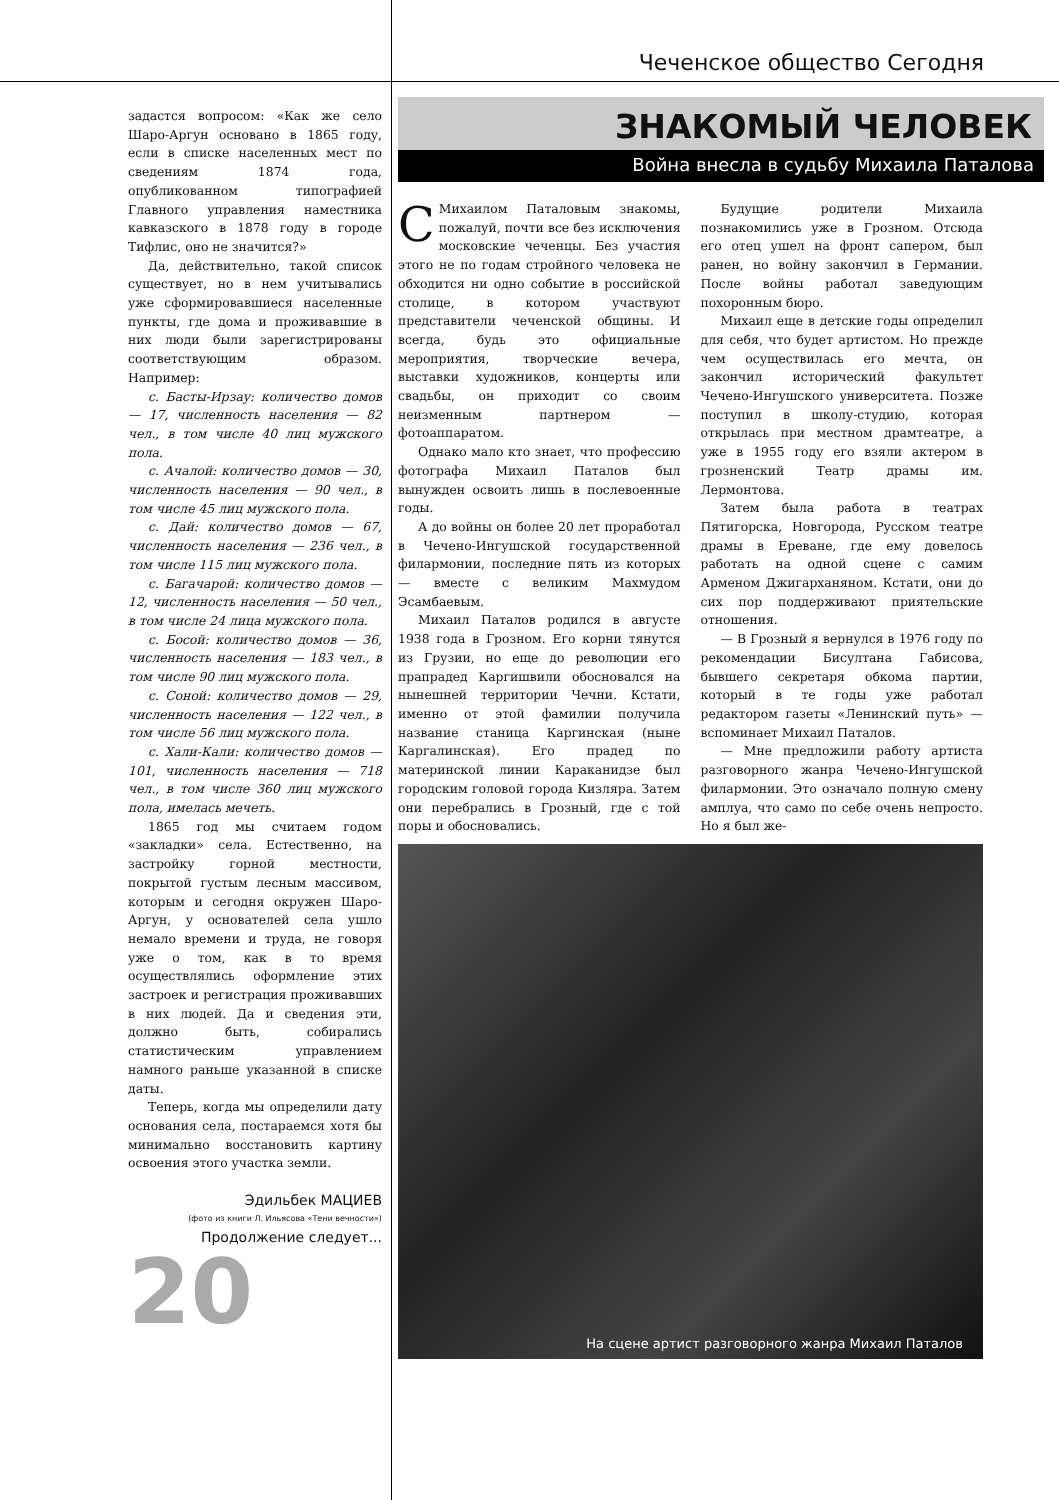Чеченское общество Сегодня
задастся вопросом: «Как же село Шаро-Аргун основано в 1865 году, если в списке населенных мест по сведениям 1874 года, опубликованном типографией Главного управления наместника кавказского в 1878 году в городе Тифлис, оно не значится?»
Да, действительно, такой список существует, но в нем учитывались уже сформировавшиеся населенные пункты, где дома и проживавшие в них люди были зарегистрированы соответствующим образом. Например:
с. Басты-Ирзау: количество домов — 17, численность населения — 82 чел., в том числе 40 лиц мужского пола.
с. Ачалой: количество домов — 30, численность населения — 90 чел., в том числе 45 лиц мужского пола.
с. Дай: количество домов — 67, численность населения — 236 чел., в том числе 115 лиц мужского пола.
с. Багачарой: количество домов — 12, численность населения — 50 чел., в том числе 24 лица мужского пола.
с. Босой: количество домов — 36, численность населения — 183 чел., в том числе 90 лиц мужского пола.
с. Соной: количество домов — 29, численность населения — 122 чел., в том числе 56 лиц мужского пола.
с. Хали-Кали: количество домов — 101, численность населения — 718 чел., в том числе 360 лиц мужского пола, имелась мечеть.
1865 год мы считаем годом «закладки» села. Естественно, на застройку горной местности, покрытой густым лесным массивом, которым и сегодня окружен Шаро-Аргун, у основателей села ушло немало времени и труда, не говоря уже о том, как в то время осуществлялись оформление этих застроек и регистрация проживавших в них людей. Да и сведения эти, должно быть, собирались статистическим управлением намного раньше указанной в списке даты.
Теперь, когда мы определили дату основания села, постараемся хотя бы минимально восстановить картину освоения этого участка земли.
Эдильбек МАЦИЕВ
(фото из книги Л. Ильясова «Тени вечности»)
Продолжение следует...
20
ЗНАКОМЫЙ ЧЕЛОВЕК
Война внесла в судьбу Михаила Паталова
СМихаилом Паталовым знакомы, пожалуй, почти все без исключения московские чеченцы. Без участия этого не по годам стройного человека не обходится ни одно событие в российской столице, в котором участвуют представители чеченской общины. И всегда, будь это официальные мероприятия, творческие вечера, выставки художников, концерты или свадьбы, он приходит со своим неизменным партнером — фотоаппаратом.
Однако мало кто знает, что профессию фотографа Михаил Паталов был вынужден освоить лишь в послевоенные годы.
А до войны он более 20 лет проработал в Чечено-Ингушской государственной филармонии, последние пять из которых — вместе с великим Махмудом Эсамбаевым.
Михаил Паталов родился в августе 1938 года в Грозном. Его корни тянутся из Грузии, но еще до революции его прапрадед Каргишвили обосновался на нынешней территории Чечни. Кстати, именно от этой фамилии получила название станица Каргинская (ныне Каргалинская). Его прадед по материнской линии Караканидзе был городским головой города Кизляра. Затем они перебрались в Грозный, где с той поры и обосновались.
Будущие родители Михаила познакомились уже в Грозном. Отсюда его отец ушел на фронт сапером, был ранен, но войну закончил в Германии. После войны работал заведующим похоронным бюро.
Михаил еще в детские годы определил для себя, что будет артистом. Но прежде чем осуществилась его мечта, он закончил исторический факультет Чечено-Ингушского университета. Позже поступил в школу-студию, которая открылась при местном драмтеатре, а уже в 1955 году его взяли актером в грозненский Театр драмы им. Лермонтова.
Затем была работа в театрах Пятигорска, Новгорода, Русском театре драмы в Ереване, где ему довелось работать на одной сцене с самим Арменом Джигарханяном. Кстати, они до сих пор поддерживают приятельские отношения.
— В Грозный я вернулся в 1976 году по рекомендации Бисултана Габисова, бывшего секретаря обкома партии, который в те годы уже работал редактором газеты «Ленинский путь» — вспоминает Михаил Паталов.
— Мне предложили работу артиста разговорного жанра Чечено-Ингушской филармонии. Это означало полную смену амплуа, что само по себе очень непросто. Но я был же-
На сцене артист разговорного жанра Михаил Паталов